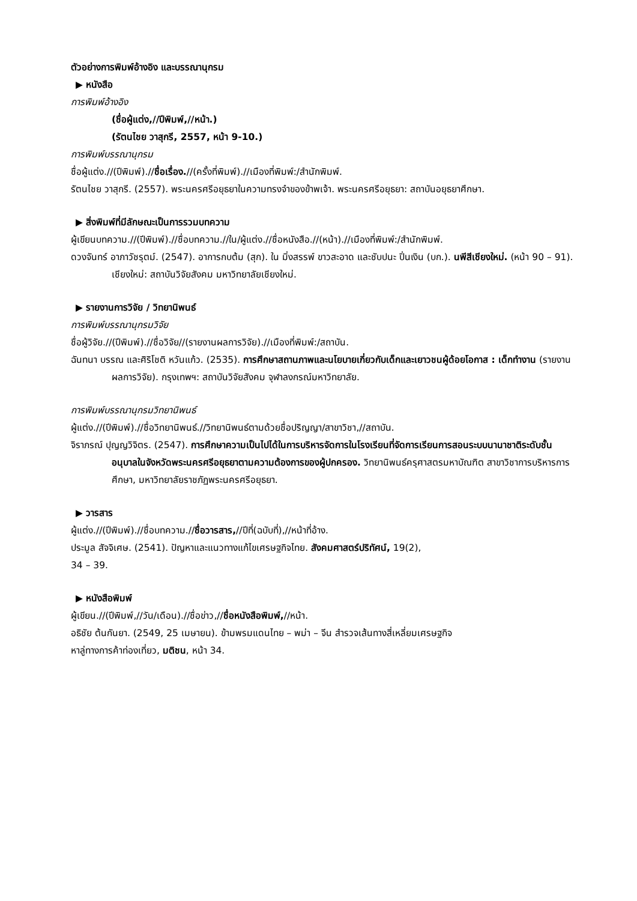ตัวอย่างการพิมพ์อ้างอิง และบรรณานุกรม
▶ หนังสือ
การพิมพ์อ้างอิง
(ชื่อผู้แต่ง,//ปีพิมพ์,//หน้า.)
(รัตนไชย วาสุกรี, 2557, หน้า 9-10.)
การพิมพ์บรรณานุกรม
ชื่อผู้แต่ง.//(ปีพิมพ์).//ชื่อเรื่อง.//(ครั้งที่พิมพ์).//เมืองที่พิมพ์:/สำนักพิมพ์.
รัตนไชย วาสุกรี. (2557). พระนครศรีอยุธยาในความทรงจำของข้าพเจ้า. พระนครศรีอยุธยา: สถาบันอยุธยาศึกษา.
▶ สิ่งพิมพ์ที่มีลักษณะเป็นการรวมบทความ
ผู้เขียนบทความ.//(ปีพิมพ์).//ชื่อบทความ.//ใน/ผู้แต่ง.//ชื่อหนังสือ.//(หน้า).//เมืองที่พิมพ์:/สำนักพิมพ์.
ดวงจันทร์ อาภาวัชรุตม์. (2547). อาการกบต้ม (สุก). ใน มิ่งสรรพ์ ขาวสะอาด และชับปนะ ปิ่นเงิน (บก.). นพีสีเชียงใหม่. (หน้า 90 – 91). เชียงใหม่: สถาบันวิจัยสังคม มหาวิทยาลัยเชียงใหม่.
▶ รายงานการวิจัย / วิทยานิพนธ์
การพิมพ์บรรณานุกรมวิจัย
ชื่อผู้วิจัย.//(ปีพิมพ์).//ชื่อวิจัย//(รายงานผลการวิจัย).//เมืองที่พิมพ์:/สถาบัน.
ฉันทนา บรรณ และศิริโชติ หวันแก้ว. (2535). การศึกษาสถานภาพและนโยบายเกี่ยวกับเด็กและเยาวชนผู้ด้อยโอกาส : เด็กทำงาน (รายงานผลการวิจัย). กรุงเทพฯ: สถาบันวิจัยสังคม จุฬาลงกรณ์มหาวิทยาลัย.
การพิมพ์บรรณานุกรมวิทยานิพนธ์
ผู้แต่ง.//(ปีพิมพ์).//ชื่อวิทยานิพนธ์.//วิทยานิพนธ์ตามด้วยชื่อปริญญา/สาขาวิชา,//สถาบัน.
จิราภรณ์ ปุญญวิจิตร. (2547). การศึกษาความเป็นไปได้ในการบริหารจัดการในโรงเรียนที่จัดการเรียนการสอนระบบนานาชาติระดับชั้นอนุบาลในจังหวัดพระนครศรีอยุธยาตามความต้องการของผู้ปกครอง. วิทยานิพนธ์ครุศาสตรมหาบัณฑิต สาขาวิชาการบริหารการศึกษา, มหาวิทยาลัยราชภัฏพระนครศรีอยุธยา.
▶ วารสาร
ผู้แต่ง.//(ปีพิมพ์).//ชื่อบทความ.//ชื่อวารสาร,//ปีที่(ฉบับที่),//หน้าที่อ้าง.
ประมูล สัจจิเศษ. (2541). ปัญหาและแนวทางแก้ไขเศรษฐกิจไทย. สังคมศาสตร์ปริทัศน์, 19(2),
34 – 39.
▶ หนังสือพิมพ์
ผู้เขียน.//(ปีพิมพ์,//วัน/เดือน).//ชื่อข่าว,//ชื่อหนังสือพิมพ์,//หน้า.
อธิชัย ต้นกันยา. (2549, 25 เมษายน). ข้ามพรมแดนไทย – พม่า – จีน สำรวจเส้นทางสี่เหลี่ยมเศรษฐกิจ
หาลู่ทางการค้าท่องเที่ยว, มติชน, หน้า 34.